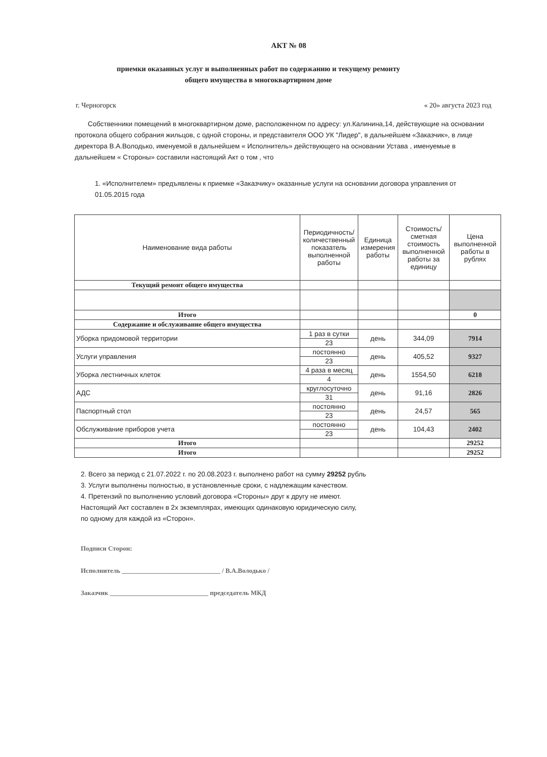АКТ № 08
приемки оказанных услуг и выполненных работ по содержанию и текущему ремонту
общего имущества в многоквартирном доме
г. Черногорск « 20» августа 2023 год
Собственники помещений в многоквартирном доме, расположенном по адресу: ул.Калинина,14, действующие на основании протокола общего собрания жильцов, с одной стороны, и представителя ООО УК "Лидер", в дальнейшем «Заказчик», в лице директора В.А.Володько, именуемой в дальнейшем « Исполнитель» действующего на основании Устава , именуемые в дальнейшем « Стороны» составили настоящий Акт о том , что
1. «Исполнителем» предъявлены к приемке «Заказчику» оказанные услуги на основании договора управления от 01.05.2015 года
| Наименование вида работы | Периодичность/количественный показатель выполненной работы | Единица измерения работы | Стоимость/ сметная стоимость выполненной работы за единицу | Цена выполненной работы в рублях |
| --- | --- | --- | --- | --- |
| Текущий ремонт общего имущества | | | | |
| Итого | | | | 0 |
| Содержание и обслуживание общего имущества | | | | |
| Уборка придомовой территории | 1 раз в сутки | день | 344,09 | 7914 |
| | 23 | | | |
| Услуги управления | постоянно | день | 405,52 | 9327 |
| | 23 | | | |
| Уборка лестничных клеток | 4 раза в месяц | день | 1554,50 | 6218 |
| | 4 | | | |
| АДС | круглосуточно | день | 91,16 | 2826 |
| | 31 | | | |
| Паспортный стол | постоянно | день | 24,57 | 565 |
| | 23 | | | |
| Обслуживание приборов учета | постоянно | день | 104,43 | 2402 |
| | 23 | | | |
| Итого | | | | 29252 |
| Итого | | | | 29252 |
2. Всего за период с 21.07.2022 г. по 20.08.2023 г. выполнено работ на сумму 29252 рубль
3. Услуги выполнены полностью, в установленные сроки, с надлежащим качеством.
4. Претензий по выполнению условий договора «Стороны» друг к другу не имеют.
Настоящий Акт составлен в 2х экземплярах, имеющих одинаковую юридическую силу,
по одному для каждой из «Сторон».
Подписи Сторон:
Исполнитель ______________________________ / В.А.Володько /
Заказчик ______________________________ председатель МКД